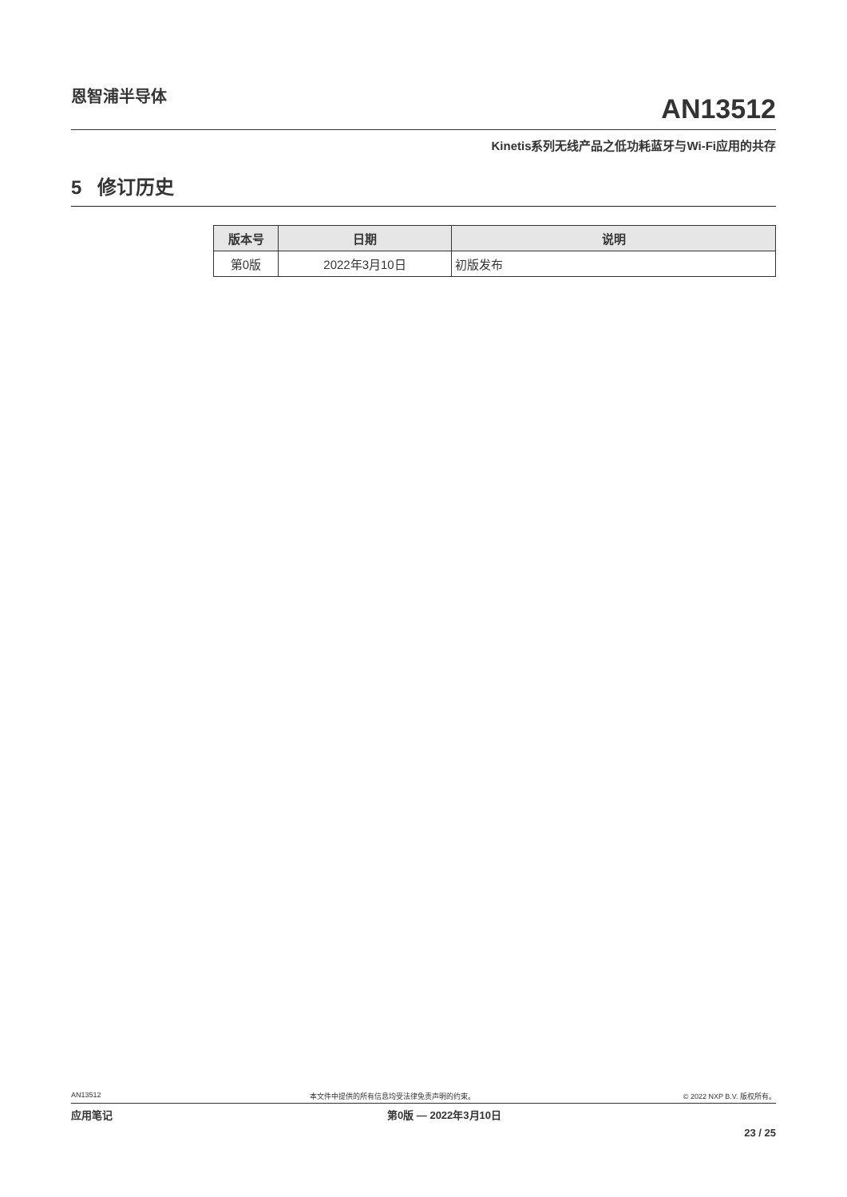恩智浦半导体
AN13512
Kinetis系列无线产品之低功耗蓝牙与Wi-Fi应用的共存
5 修订历史
| 版本号 | 日期 | 说明 |
| --- | --- | --- |
| 第0版 | 2022年3月10日 | 初版发布 |
AN13512 本文件中提供的所有信息均受法律免责声明的约束。 © 2022 NXP B.V. 版权所有。
应用笔记 第0版 — 2022年3月10日
23 / 25